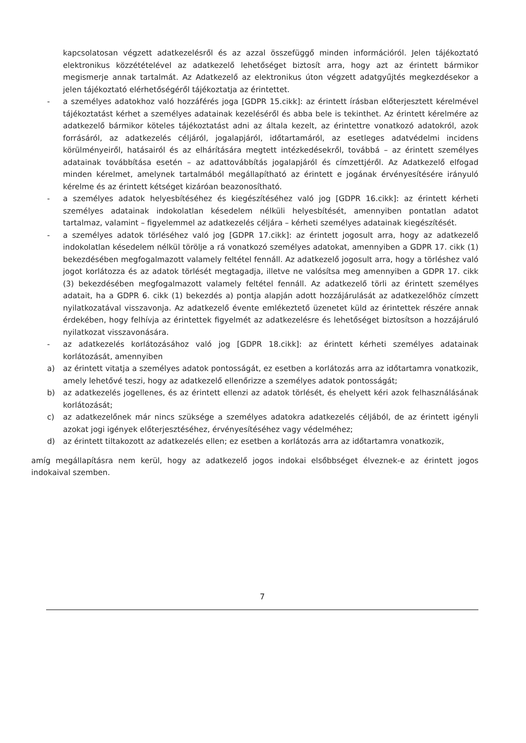kapcsolatosan végzett adatkezelésről és az azzal összefüggő minden információról. Jelen tájékoztató elektronikus közzétételével az adatkezelő lehetőséget biztosít arra, hogy azt az érintett bármikor megismerje annak tartalmát. Az Adatkezelő az elektronikus úton végzett adatgyűjtés megkezdésekor a jelen tájékoztató elérhetőségéről tájékoztatja az érintettet.
- a személyes adatokhoz való hozzáférés joga [GDPR 15.cikk]: az érintett írásban előterjesztett kérelmével tájékoztatást kérhet a személyes adatainak kezeléséről és abba bele is tekinthet. Az érintett kérelmére az adatkezelő bármikor köteles tájékoztatást adni az általa kezelt, az érintettre vonatkozó adatokról, azok forrásáról, az adatkezelés céljáról, jogalapjáról, időtartamáról, az esetleges adatvédelmi incidens körülményeiről, hatásairól és az elhárítására megtett intézkedésekről, továbbá – az érintett személyes adatainak továbbítása esetén – az adattovábbítás jogalapjáról és címzettjéről. Az Adatkezelő elfogad minden kérelmet, amelynek tartalmából megállapítható az érintett e jogának érvényesítésére irányuló kérelme és az érintett kétséget kizáróan beazonosítható.
- a személyes adatok helyesbítéséhez és kiegészítéséhez való jog [GDPR 16.cikk]: az érintett kérheti személyes adatainak indokolatlan késedelem nélküli helyesbítését, amennyiben pontatlan adatot tartalmaz, valamint – figyelemmel az adatkezelés céljára – kérheti személyes adatainak kiegészítését.
- a személyes adatok törléséhez való jog [GDPR 17.cikk]: az érintett jogosult arra, hogy az adatkezelő indokolatlan késedelem nélkül törölje a rá vonatkozó személyes adatokat, amennyiben a GDPR 17. cikk (1) bekezdésében megfogalmazott valamely feltétel fennáll. Az adatkezelő jogosult arra, hogy a törléshez való jogot korlátozza és az adatok törlését megtagadja, illetve ne valósítsa meg amennyiben a GDPR 17. cikk (3) bekezdésében megfogalmazott valamely feltétel fennáll. Az adatkezelő törli az érintett személyes adatait, ha a GDPR 6. cikk (1) bekezdés a) pontja alapján adott hozzájárulását az adatkezelőhöz címzett nyilatkozatával visszavonja. Az adatkezelő évente emlékeztető üzenetet küld az érintettek részére annak érdekében, hogy felhívja az érintettek figyelmét az adatkezelésre és lehetőséget biztosítson a hozzájáruló nyilatkozat visszavonására.
- az adatkezelés korlátozásához való jog [GDPR 18.cikk]: az érintett kérheti személyes adatainak korlátozását, amennyiben
a) az érintett vitatja a személyes adatok pontosságát, ez esetben a korlátozás arra az időtartamra vonatkozik, amely lehetővé teszi, hogy az adatkezelő ellenőrizze a személyes adatok pontosságát;
b) az adatkezelés jogellenes, és az érintett ellenzi az adatok törlését, és ehelyett kéri azok felhasználásának korlátozását;
c) az adatkezelőnek már nincs szüksége a személyes adatokra adatkezelés céljából, de az érintett igényli azokat jogi igények előterjesztéséhez, érvényesítéséhez vagy védelméhez;
d) az érintett tiltakozott az adatkezelés ellen; ez esetben a korlátozás arra az időtartamra vonatkozik,
amíg megállapításra nem kerül, hogy az adatkezelő jogos indokai elsőbbséget élveznek-e az érintett jogos indokaival szemben.
7